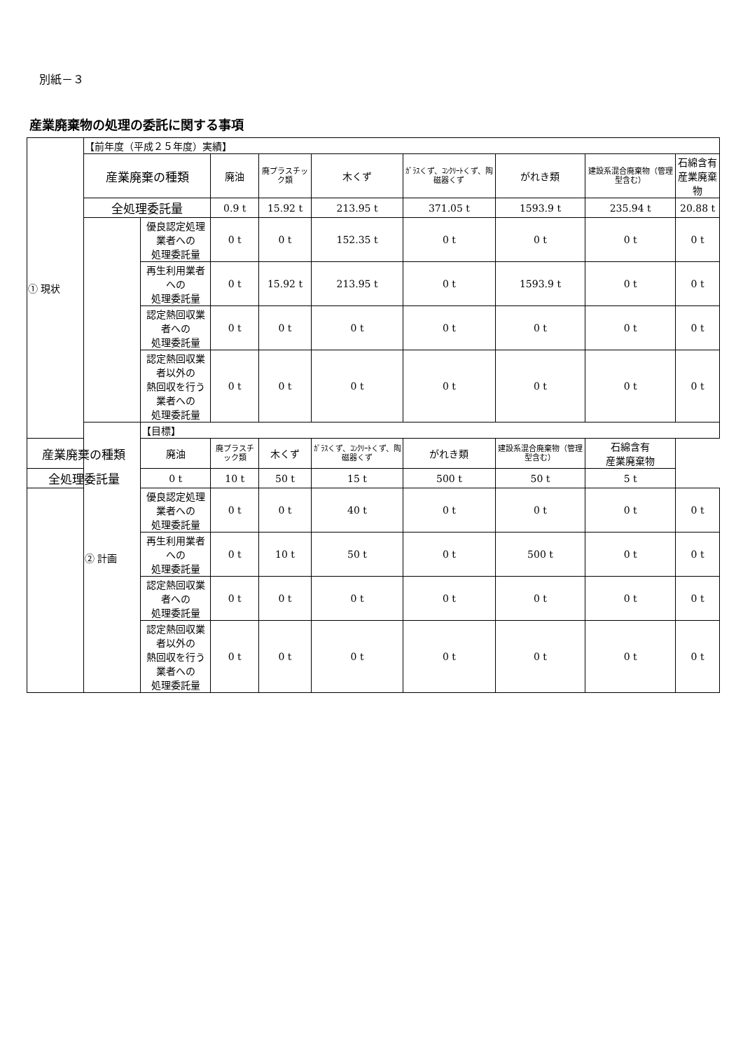別紙－３
産業廃棄物の処理の委託に関する事項
| ① 現状 | 【前年度（平成２５年度）実績】 | | | | | | | | |
| | 産業廃棄の種類 | | 廃油 | 廃プラスチック類 | 木くず | ｶﾞﾗｽくず、ｺﾝｸﾘｰﾄくず、陶磁器くず | がれき類 | 建設系混合廃棄物（管理型含む） | 石綿含有 産業廃棄物 |
| | 全処理委託量 | | 0.9 t | 15.92 t | 213.95 t | 371.05 t | 1593.9 t | 235.94 t | 20.88 t |
| | | 優良認定処理業者への 処理委託量 | 0 t | 0 t | 152.35 t | 0 t | 0 t | 0 t | 0 t |
| | | 再生利用業者への 処理委託量 | 0 t | 15.92 t | 213.95 t | 0 t | 1593.9 t | 0 t | 0 t |
| | | 認定熱回収業者への 処理委託量 | 0 t | 0 t | 0 t | 0 t | 0 t | 0 t | 0 t |
| | | 認定熱回収業者以外の 熱回収を行う業者への 処理委託量 | 0 t | 0 t | 0 t | 0 t | 0 t | 0 t | 0 t |
| | ② 計画 | 【目標】 | | | | | | | |
| 産業廃棄の種類 | | 廃油 | 廃プラスチック類 | 木くず | ｶﾞﾗｽくず、ｺﾝｸﾘｰﾄくず、陶磁器くず | がれき類 | 建設系混合廃棄物（管理型含む） | 石綿含有 産業廃棄物 | |
| 全処理委託量 | | 0 t | 10 t | 50 t | 15 t | 500 t | 50 t | 5 t | |
| | | 優良認定処理業者への 処理委託量 | 0 t | 0 t | 40 t | 0 t | 0 t | 0 t | 0 t |
| | | 再生利用業者への 処理委託量 | 0 t | 10 t | 50 t | 0 t | 500 t | 0 t | 0 t |
| | | 認定熱回収業者への 処理委託量 | 0 t | 0 t | 0 t | 0 t | 0 t | 0 t | 0 t |
| | | 認定熱回収業者以外の 熱回収を行う業者への 処理委託量 | 0 t | 0 t | 0 t | 0 t | 0 t | 0 t | 0 t |